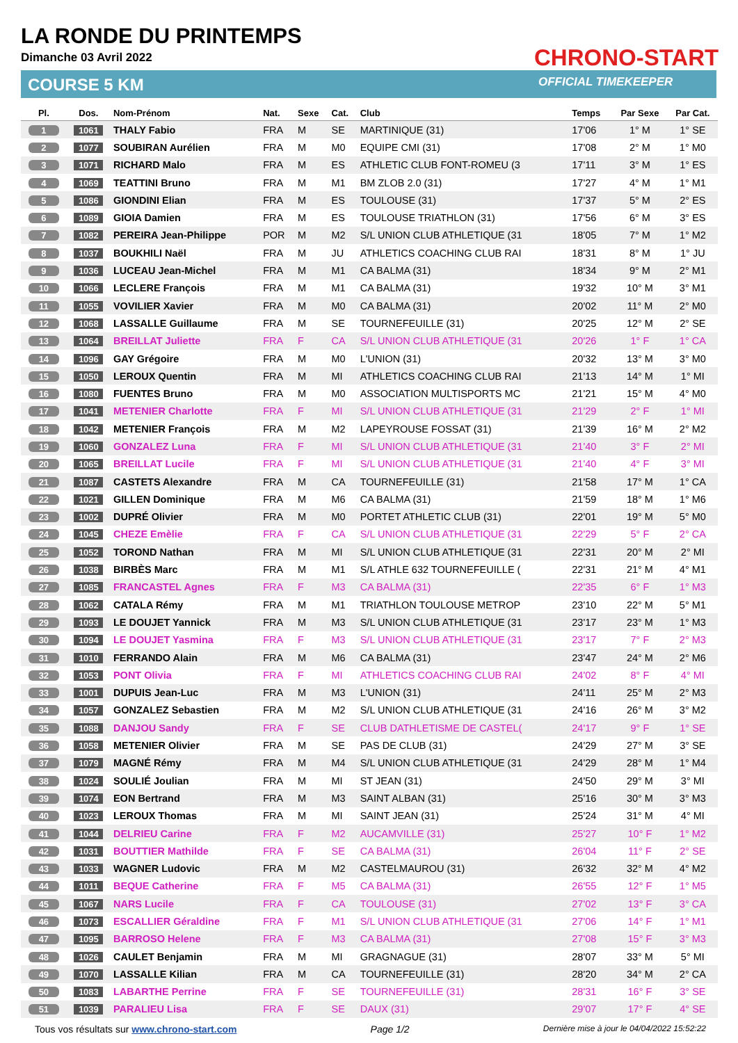LA RONDE DU PRINTEMPS
Dimanche 03 Avril 2022
COURSE 5 KM
CHRONO-START
OFFICIAL TIMEKEEPER
| Pl. | Dos. | Nom-Prénom | Nat. | Sexe | Cat. | Club | Temps | Par Sexe | Par Cat. |
| --- | --- | --- | --- | --- | --- | --- | --- | --- | --- |
| 1 | 1061 | THALY Fabio | FRA | M | SE | MARTINIQUE (31) | 17'06 | 1° M | 1° SE |
| 2 | 1077 | SOUBIRAN Aurélien | FRA | M | M0 | EQUIPE CMI (31) | 17'08 | 2° M | 1° M0 |
| 3 | 1071 | RICHARD Malo | FRA | M | ES | ATHLETIC CLUB FONT-ROMEU (3 | 17'11 | 3° M | 1° ES |
| 4 | 1069 | TEATTINI Bruno | FRA | M | M1 | BM ZLOB 2.0 (31) | 17'27 | 4° M | 1° M1 |
| 5 | 1086 | GIONDINI Elian | FRA | M | ES | TOULOUSE (31) | 17'37 | 5° M | 2° ES |
| 6 | 1089 | GIOIA Damien | FRA | M | ES | TOULOUSE TRIATHLON (31) | 17'56 | 6° M | 3° ES |
| 7 | 1082 | PEREIRA Jean-Philippe | POR | M | M2 | S/L UNION CLUB ATHLETIQUE (31 | 18'05 | 7° M | 1° M2 |
| 8 | 1037 | BOUKHILI Naël | FRA | M | JU | ATHLETICS COACHING CLUB RAI | 18'31 | 8° M | 1° JU |
| 9 | 1036 | LUCEAU Jean-Michel | FRA | M | M1 | CA BALMA (31) | 18'34 | 9° M | 2° M1 |
| 10 | 1066 | LECLERE François | FRA | M | M1 | CA BALMA (31) | 19'32 | 10° M | 3° M1 |
| 11 | 1055 | VOVILIER Xavier | FRA | M | M0 | CA BALMA (31) | 20'02 | 11° M | 2° M0 |
| 12 | 1068 | LASSALLE Guillaume | FRA | M | SE | TOURNEFEUILLE (31) | 20'25 | 12° M | 2° SE |
| 13 | 1064 | BREILLAT Juliette | FRA | F | CA | S/L UNION CLUB ATHLETIQUE (31 | 20'26 | 1° F | 1° CA |
| 14 | 1096 | GAY Grégoire | FRA | M | M0 | L'UNION (31) | 20'32 | 13° M | 3° M0 |
| 15 | 1050 | LEROUX Quentin | FRA | M | MI | ATHLETICS COACHING CLUB RAI | 21'13 | 14° M | 1° MI |
| 16 | 1080 | FUENTES Bruno | FRA | M | M0 | ASSOCIATION MULTISPORTS MC | 21'21 | 15° M | 4° M0 |
| 17 | 1041 | METENIER Charlotte | FRA | F | MI | S/L UNION CLUB ATHLETIQUE (31 | 21'29 | 2° F | 1° MI |
| 18 | 1042 | METENIER François | FRA | M | M2 | LAPEYROUSE FOSSAT (31) | 21'39 | 16° M | 2° M2 |
| 19 | 1060 | GONZALEZ Luna | FRA | F | MI | S/L UNION CLUB ATHLETIQUE (31 | 21'40 | 3° F | 2° MI |
| 20 | 1065 | BREILLAT Lucile | FRA | F | MI | S/L UNION CLUB ATHLETIQUE (31 | 21'40 | 4° F | 3° MI |
| 21 | 1087 | CASTETS Alexandre | FRA | M | CA | TOURNEFEUILLE (31) | 21'58 | 17° M | 1° CA |
| 22 | 1021 | GILLEN Dominique | FRA | M | M6 | CA BALMA (31) | 21'59 | 18° M | 1° M6 |
| 23 | 1002 | DUPRÉ Olivier | FRA | M | M0 | PORTET ATHLETIC CLUB (31) | 22'01 | 19° M | 5° M0 |
| 24 | 1045 | CHEZE Emèlie | FRA | F | CA | S/L UNION CLUB ATHLETIQUE (31 | 22'29 | 5° F | 2° CA |
| 25 | 1052 | TOROND Nathan | FRA | M | MI | S/L UNION CLUB ATHLETIQUE (31 | 22'31 | 20° M | 2° MI |
| 26 | 1038 | BIRBÈS Marc | FRA | M | M1 | S/L ATHLE 632 TOURNEFEUILLE ( | 22'31 | 21° M | 4° M1 |
| 27 | 1085 | FRANCASTEL Agnes | FRA | F | M3 | CA BALMA (31) | 22'35 | 6° F | 1° M3 |
| 28 | 1062 | CATALA Rémy | FRA | M | M1 | TRIATHLON TOULOUSE METROP | 23'10 | 22° M | 5° M1 |
| 29 | 1093 | LE DOUJET Yannick | FRA | M | M3 | S/L UNION CLUB ATHLETIQUE (31 | 23'17 | 23° M | 1° M3 |
| 30 | 1094 | LE DOUJET Yasmina | FRA | F | M3 | S/L UNION CLUB ATHLETIQUE (31 | 23'17 | 7° F | 2° M3 |
| 31 | 1010 | FERRANDO Alain | FRA | M | M6 | CA BALMA (31) | 23'47 | 24° M | 2° M6 |
| 32 | 1053 | PONT Olivia | FRA | F | MI | ATHLETICS COACHING CLUB RAI | 24'02 | 8° F | 4° MI |
| 33 | 1001 | DUPUIS Jean-Luc | FRA | M | M3 | L'UNION (31) | 24'11 | 25° M | 2° M3 |
| 34 | 1057 | GONZALEZ Sebastien | FRA | M | M2 | S/L UNION CLUB ATHLETIQUE (31 | 24'16 | 26° M | 3° M2 |
| 35 | 1088 | DANJOU Sandy | FRA | F | SE | CLUB DATHLETISME DE CASTEL( | 24'17 | 9° F | 1° SE |
| 36 | 1058 | METENIER Olivier | FRA | M | SE | PAS DE CLUB (31) | 24'29 | 27° M | 3° SE |
| 37 | 1079 | MAGNÉ Rémy | FRA | M | M4 | S/L UNION CLUB ATHLETIQUE (31 | 24'29 | 28° M | 1° M4 |
| 38 | 1024 | SOULIÉ Joulian | FRA | M | MI | ST JEAN (31) | 24'50 | 29° M | 3° MI |
| 39 | 1074 | EON Bertrand | FRA | M | M3 | SAINT ALBAN (31) | 25'16 | 30° M | 3° M3 |
| 40 | 1023 | LEROUX Thomas | FRA | M | MI | SAINT JEAN (31) | 25'24 | 31° M | 4° MI |
| 41 | 1044 | DELRIEU Carine | FRA | F | M2 | AUCAMVILLE (31) | 25'27 | 10° F | 1° M2 |
| 42 | 1031 | BOUTTIER Mathilde | FRA | F | SE | CA BALMA (31) | 26'04 | 11° F | 2° SE |
| 43 | 1033 | WAGNER Ludovic | FRA | M | M2 | CASTELMAUROU (31) | 26'32 | 32° M | 4° M2 |
| 44 | 1011 | BEQUE Catherine | FRA | F | M5 | CA BALMA (31) | 26'55 | 12° F | 1° M5 |
| 45 | 1067 | NARS Lucile | FRA | F | CA | TOULOUSE (31) | 27'02 | 13° F | 3° CA |
| 46 | 1073 | ESCALLIER Géraldine | FRA | F | M1 | S/L UNION CLUB ATHLETIQUE (31 | 27'06 | 14° F | 1° M1 |
| 47 | 1095 | BARROSO Helene | FRA | F | M3 | CA BALMA (31) | 27'08 | 15° F | 3° M3 |
| 48 | 1026 | CAULET Benjamin | FRA | M | MI | GRAGNAGUE (31) | 28'07 | 33° M | 5° MI |
| 49 | 1070 | LASSALLE Kilian | FRA | M | CA | TOURNEFEUILLE (31) | 28'20 | 34° M | 2° CA |
| 50 | 1083 | LABARTHE Perrine | FRA | F | SE | TOURNEFEUILLE (31) | 28'31 | 16° F | 3° SE |
| 51 | 1039 | PARALIEU Lisa | FRA | F | SE | DAUX (31) | 29'07 | 17° F | 4° SE |
Tous vos résultats sur www.chrono-start.com Page 1/2 Dernière mise à jour le 04/04/2022 15:52:22